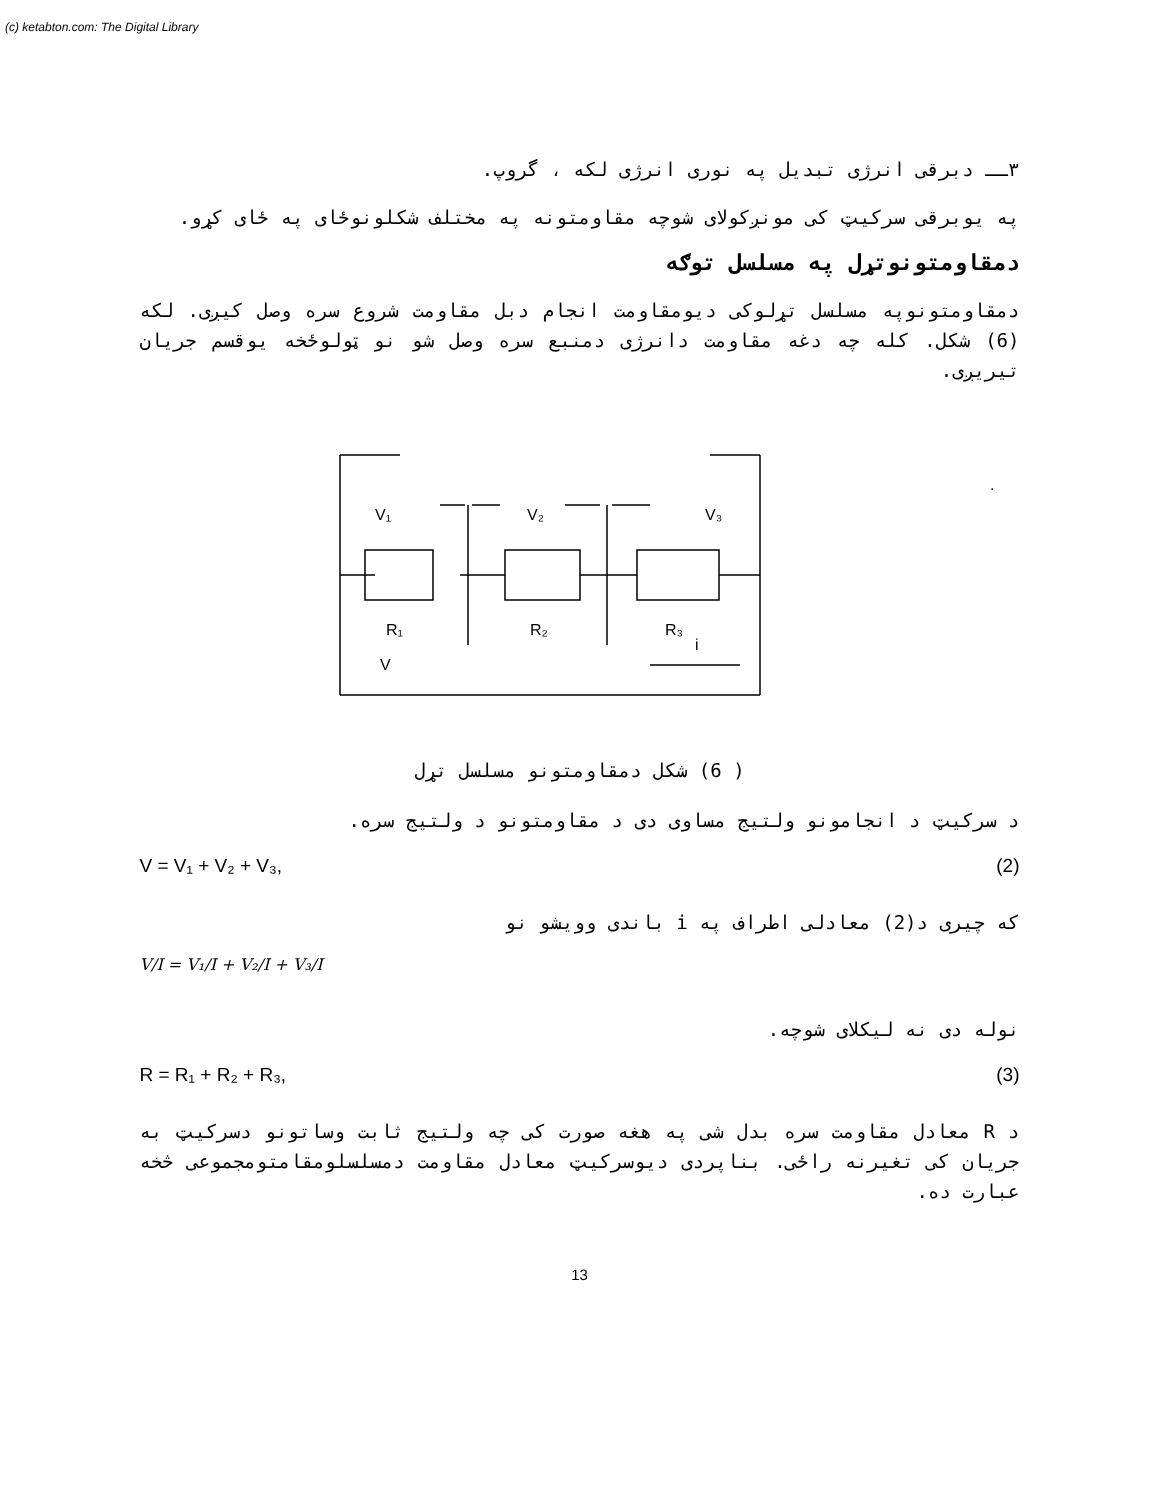(c) ketabton.com: The Digital Library
۳ــ دبرقی انرژی تبدیل په نوری انرژی لکه ، گروپ.
په یوبرقی سرکیټ کی مونږکولای شوچه مقاومتونه په مختلف شکلونوځای په ځای کړو.
دمقاومتونوتړل په مسلسل توګه
دمقاومتونوپه مسلسل تړلوکی دیومقاومت انجام دبل مقاومت شروع سره وصل کیږی. لکه (6) شکل. کله چه دغه مقاومت دانرژی دمنبع سره وصل شو نو ټولوځخه یوقسم جریان تیریږی.
V₁
V₂
V₃
R₁
R₂
R₃
i
V
.
( 6) شکل دمقاومتونو مسلسل تړل
د سرکیټ د انجامونو ولتیج مساوی دی د مقاومتونو د ولتیج سره.
V = V₁ + V₂ + V₃, (2)
که چیری د(2) معادلی اطراف په i باندی وویشو نو
V/I = V₁/I + V₂/I + V₃/I
نوله دی نه لیکلای شوچه.
R = R₁ + R₂ + R₃, (3)
د R معادل مقاومت سره بدل شی په هغه صورت کی چه ولتیج ثابت وساتونو دسرکیټ به جریان کی تغیرنه راځی. بناپردی دیوسرکیټ معادل مقاومت دمسلسلومقامتومجموعی څخه عبارت ده.
13